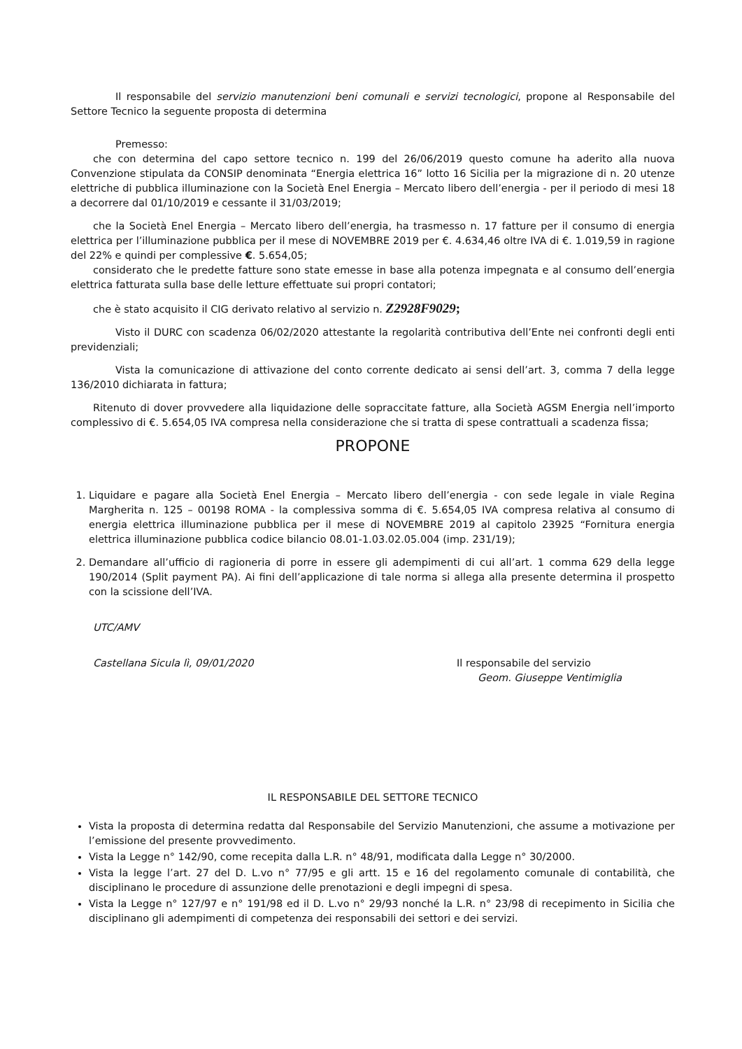Il responsabile del servizio manutenzioni beni comunali e servizi tecnologici, propone al Responsabile del Settore Tecnico la seguente proposta di determina
Premesso:
che con determina del capo settore tecnico n. 199 del 26/06/2019 questo comune ha aderito alla nuova Convenzione stipulata da CONSIP denominata “Energia elettrica 16” lotto 16 Sicilia per la migrazione di n. 20 utenze elettriche di pubblica illuminazione con la Società Enel Energia – Mercato libero dell’energia - per il periodo di mesi 18 a decorrere dal 01/10/2019 e cessante il 31/03/2019;
che la Società Enel Energia – Mercato libero dell’energia, ha trasmesso n. 17 fatture per il consumo di energia elettrica per l’illuminazione pubblica per il mese di NOVEMBRE 2019 per €. 4.634,46 oltre IVA di €. 1.019,59 in ragione del 22% e quindi per complessive €. 5.654,05;
considerato che le predette fatture sono state emesse in base alla potenza impegnata e al consumo dell’energia elettrica fatturata sulla base delle letture effettuate sui propri contatori;
che è stato acquisito il CIG derivato relativo al servizio n. Z2928F9029;
Visto il DURC con scadenza 06/02/2020 attestante la regolarità contributiva dell’Ente nei confronti degli enti previdenziali;
Vista la comunicazione di attivazione del conto corrente dedicato ai sensi dell’art. 3, comma 7 della legge 136/2010 dichiarata in fattura;
Ritenuto di dover provvedere alla liquidazione delle sopraccitate fatture, alla Società AGSM Energia nell’importo complessivo di €. 5.654,05 IVA compresa nella considerazione che si tratta di spese contrattuali a scadenza fissa;
PROPONE
1. Liquidare e pagare alla Società Enel Energia – Mercato libero dell’energia - con sede legale in viale Regina Margherita n. 125 – 00198 ROMA - la complessiva somma di €. 5.654,05 IVA compresa relativa al consumo di energia elettrica illuminazione pubblica per il mese di NOVEMBRE 2019 al capitolo 23925 “Fornitura energia elettrica illuminazione pubblica codice bilancio 08.01-1.03.02.05.004 (imp. 231/19);
2. Demandare all’ufficio di ragioneria di porre in essere gli adempimenti di cui all’art. 1 comma 629 della legge 190/2014 (Split payment PA). Ai fini dell’applicazione di tale norma si allega alla presente determina il prospetto con la scissione dell’IVA.
UTC/AMV
Castellana Sicula lì, 09/01/2020 Il responsabile del servizio
Geom. Giuseppe Ventimiglia
IL RESPONSABILE DEL SETTORE TECNICO
Vista la proposta di determina redatta dal Responsabile del Servizio Manutenzioni, che assume a motivazione per l’emissione del presente provvedimento.
Vista la Legge n° 142/90, come recepita dalla L.R. n° 48/91, modificata dalla Legge n° 30/2000.
Vista la legge l’art. 27 del D. L.vo n° 77/95 e gli artt. 15 e 16 del regolamento comunale di contabilità, che disciplinano le procedure di assunzione delle prenotazioni e degli impegni di spesa.
Vista la Legge n° 127/97 e n° 191/98 ed il D. L.vo n° 29/93 nonché la L.R. n° 23/98 di recepimento in Sicilia che disciplinano gli adempimenti di competenza dei responsabili dei settori e dei servizi.